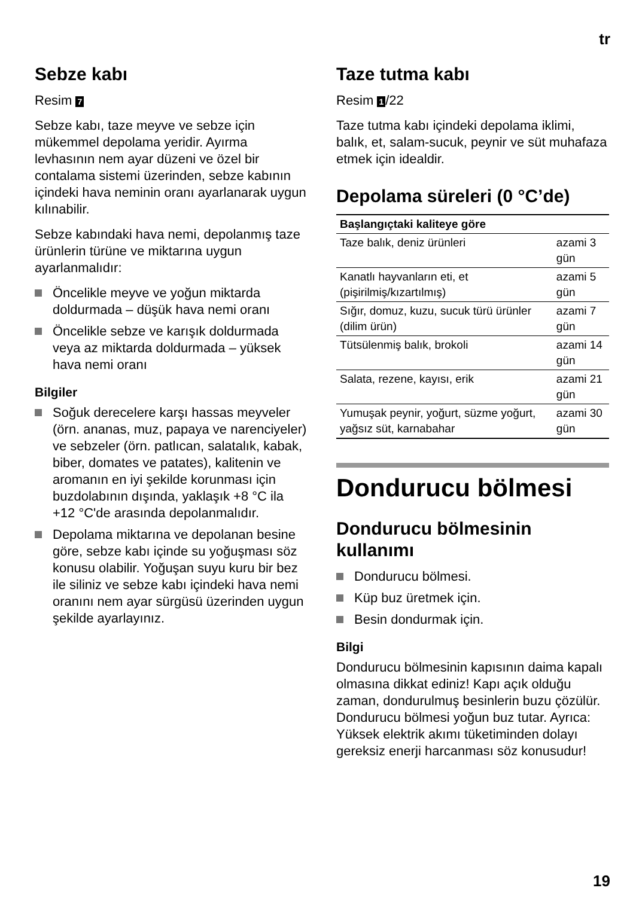tr
Sebze kabı
Resim 7
Sebze kabı, taze meyve ve sebze için mükemmel depolama yeridir. Ayırma levhasının nem ayar düzeni ve özel bir contalama sistemi üzerinden, sebze kabının içindeki hava neminin oranı ayarlanarak uygun kılınabilir.
Sebze kabındaki hava nemi, depolanmış taze ürünlerin türüne ve miktarına uygun ayarlanmalıdır:
Öncelikle meyve ve yoğun miktarda doldurmada – düşük hava nemi oranı
Öncelikle sebze ve karışık doldurmada veya az miktarda doldurmada – yüksek hava nemi oranı
Bilgiler
Soğuk derecelere karşı hassas meyveler (örn. ananas, muz, papaya ve narenciyeler) ve sebzeler (örn. patlıcan, salatalık, kabak, biber, domates ve patates), kalitenin ve aromanın en iyi şekilde korunması için buzdolabının dışında, yaklaşık +8 °C ila +12 °C'de arasında depolanmalıdır.
Depolama miktarına ve depolanan besine göre, sebze kabı içinde su yoğuşması söz konusu olabilir. Yoğuşan suyu kuru bir bez ile siliniz ve sebze kabı içindeki hava nemi oranını nem ayar sürgüsü üzerinden uygun şekilde ayarlayınız.
Taze tutma kabı
Resim 1 /22
Taze tutma kabı içindeki depolama iklimi, balık, et, salam-sucuk, peynir ve süt muhafaza etmek için idealdir.
Depolama süreleri (0 °C’de)
| Başlangıçtaki kaliteye göre | |
| --- | --- |
| Taze balık, deniz ürünleri | azami 3 gün |
| Kanatlı hayvanların eti, et (pişirilmiş/kızartılmış) | azami 5 gün |
| Sığır, domuz, kuzu, sucuk türü ürünler (dilim ürün) | azami 7 gün |
| Tütsülenmiş balık, brokoli | azami 14 gün |
| Salata, rezene, kayısı, erik | azami 21 gün |
| Yumuşak peynir, yoğurt, süzme yoğurt, yağsız süt, karnabahar | azami 30 gün |
Dondurucu bölmesi
Dondurucu bölmesinin kullanımı
Dondurucu bölmesi.
Küp buz üretmek için.
Besin dondurmak için.
Bilgi
Dondurucu bölmesinin kapısının daima kapalı olmasına dikkat ediniz! Kapı açık olduğu zaman, dondurulmuş besinlerin buzu çözülür. Dondurucu bölmesi yoğun buz tutar. Ayrıca: Yüksek elektrik akımı tüketiminden dolayı gereksiz enerji harcanması söz konusudur!
19